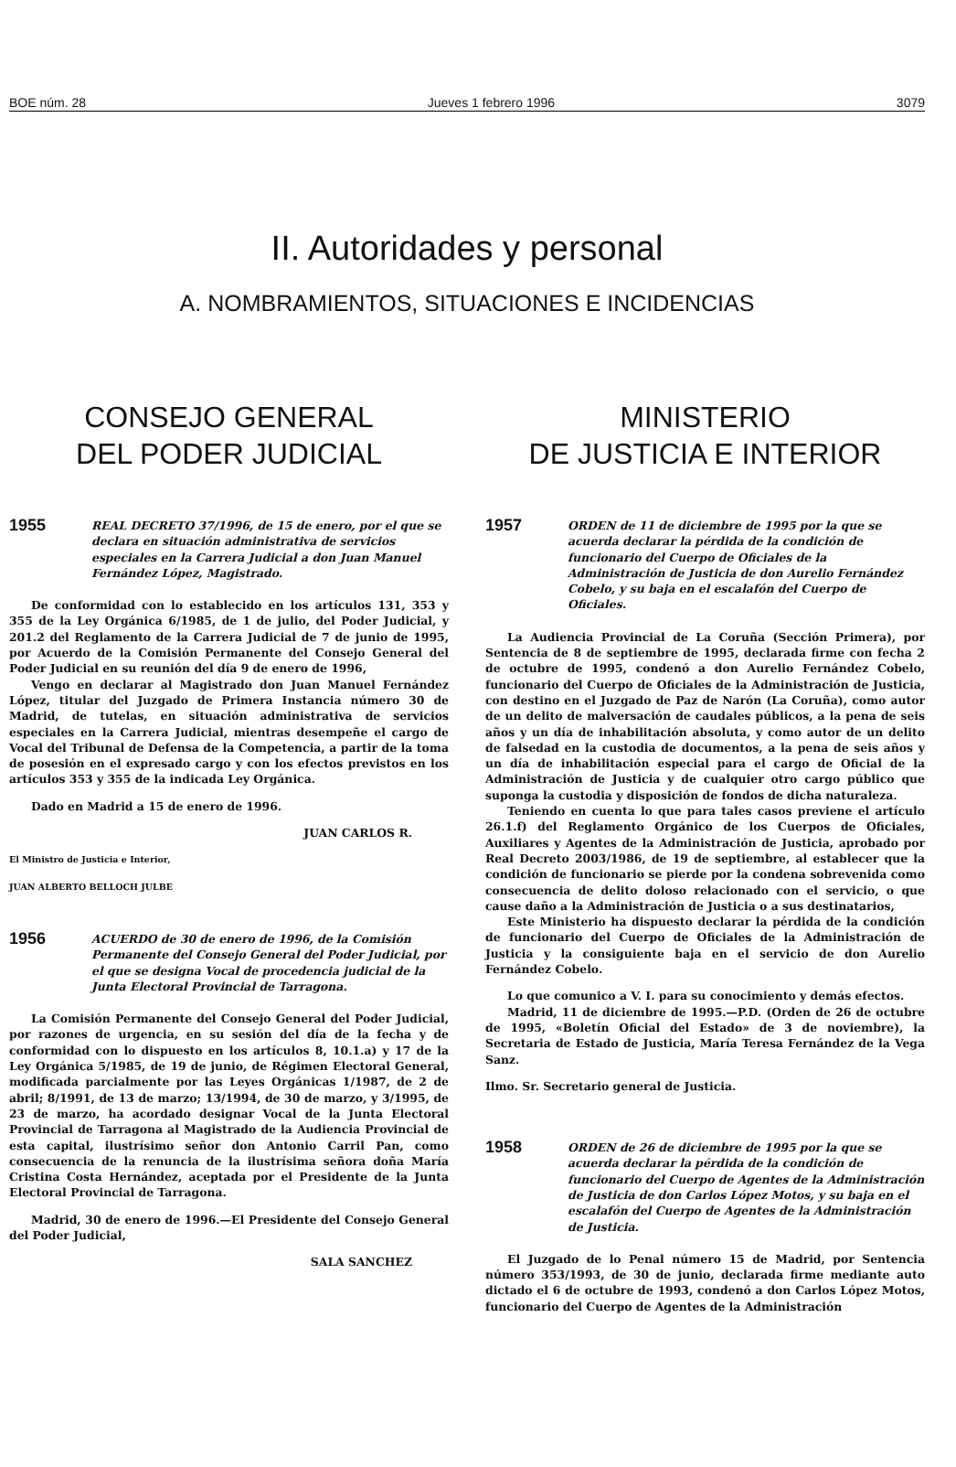BOE núm. 28 Jueves 1 febrero 1996 3079
II. Autoridades y personal
A. NOMBRAMIENTOS, SITUACIONES E INCIDENCIAS
CONSEJO GENERAL
DEL PODER JUDICIAL
1955
REAL DECRETO 37/1996, de 15 de enero, por el que se declara en situación administrativa de servicios especiales en la Carrera Judicial a don Juan Manuel Fernández López, Magistrado.
De conformidad con lo establecido en los artículos 131, 353 y 355 de la Ley Orgánica 6/1985, de 1 de julio, del Poder Judicial, y 201.2 del Reglamento de la Carrera Judicial de 7 de junio de 1995, por Acuerdo de la Comisión Permanente del Consejo General del Poder Judicial en su reunión del día 9 de enero de 1996,
Vengo en declarar al Magistrado don Juan Manuel Fernández López, titular del Juzgado de Primera Instancia número 30 de Madrid, de tutelas, en situación administrativa de servicios especiales en la Carrera Judicial, mientras desempeñe el cargo de Vocal del Tribunal de Defensa de la Competencia, a partir de la toma de posesión en el expresado cargo y con los efectos previstos en los artículos 353 y 355 de la indicada Ley Orgánica.
Dado en Madrid a 15 de enero de 1996.
JUAN CARLOS R.
El Ministro de Justicia e Interior,
JUAN ALBERTO BELLOCH JULBE
1956
ACUERDO de 30 de enero de 1996, de la Comisión Permanente del Consejo General del Poder Judicial, por el que se designa Vocal de procedencia judicial de la Junta Electoral Provincial de Tarragona.
La Comisión Permanente del Consejo General del Poder Judicial, por razones de urgencia, en su sesión del día de la fecha y de conformidad con lo dispuesto en los artículos 8, 10.1.a) y 17 de la Ley Orgánica 5/1985, de 19 de junio, de Régimen Electoral General, modificada parcialmente por las Leyes Orgánicas 1/1987, de 2 de abril; 8/1991, de 13 de marzo; 13/1994, de 30 de marzo, y 3/1995, de 23 de marzo, ha acordado designar Vocal de la Junta Electoral Provincial de Tarragona al Magistrado de la Audiencia Provincial de esta capital, ilustrísimo señor don Antonio Carril Pan, como consecuencia de la renuncia de la ilustrísima señora doña María Cristina Costa Hernández, aceptada por el Presidente de la Junta Electoral Provincial de Tarragona.
Madrid, 30 de enero de 1996.—El Presidente del Consejo General del Poder Judicial,
SALA SANCHEZ
MINISTERIO
DE JUSTICIA E INTERIOR
1957
ORDEN de 11 de diciembre de 1995 por la que se acuerda declarar la pérdida de la condición de funcionario del Cuerpo de Oficiales de la Administración de Justicia de don Aurelio Fernández Cobelo, y su baja en el escalafón del Cuerpo de Oficiales.
La Audiencia Provincial de La Coruña (Sección Primera), por Sentencia de 8 de septiembre de 1995, declarada firme con fecha 2 de octubre de 1995, condenó a don Aurelio Fernández Cobelo, funcionario del Cuerpo de Oficiales de la Administración de Justicia, con destino en el Juzgado de Paz de Narón (La Coruña), como autor de un delito de malversación de caudales públicos, a la pena de seis años y un día de inhabilitación absoluta, y como autor de un delito de falsedad en la custodia de documentos, a la pena de seis años y un día de inhabilitación especial para el cargo de Oficial de la Administración de Justicia y de cualquier otro cargo público que suponga la custodia y disposición de fondos de dicha naturaleza.
Teniendo en cuenta lo que para tales casos previene el artículo 26.1.f) del Reglamento Orgánico de los Cuerpos de Oficiales, Auxiliares y Agentes de la Administración de Justicia, aprobado por Real Decreto 2003/1986, de 19 de septiembre, al establecer que la condición de funcionario se pierde por la condena sobrevenida como consecuencia de delito doloso relacionado con el servicio, o que cause daño a la Administración de Justicia o a sus destinatarios,
Este Ministerio ha dispuesto declarar la pérdida de la condición de funcionario del Cuerpo de Oficiales de la Administración de Justicia y la consiguiente baja en el servicio de don Aurelio Fernández Cobelo.
Lo que comunico a V. I. para su conocimiento y demás efectos.
Madrid, 11 de diciembre de 1995.—P.D. (Orden de 26 de octubre de 1995, «Boletín Oficial del Estado» de 3 de noviembre), la Secretaria de Estado de Justicia, María Teresa Fernández de la Vega Sanz.
Ilmo. Sr. Secretario general de Justicia.
1958
ORDEN de 26 de diciembre de 1995 por la que se acuerda declarar la pérdida de la condición de funcionario del Cuerpo de Agentes de la Administración de Justicia de don Carlos López Motos, y su baja en el escalafón del Cuerpo de Agentes de la Administración de Justicia.
El Juzgado de lo Penal número 15 de Madrid, por Sentencia número 353/1993, de 30 de junio, declarada firme mediante auto dictado el 6 de octubre de 1993, condenó a don Carlos López Motos, funcionario del Cuerpo de Agentes de la Administración